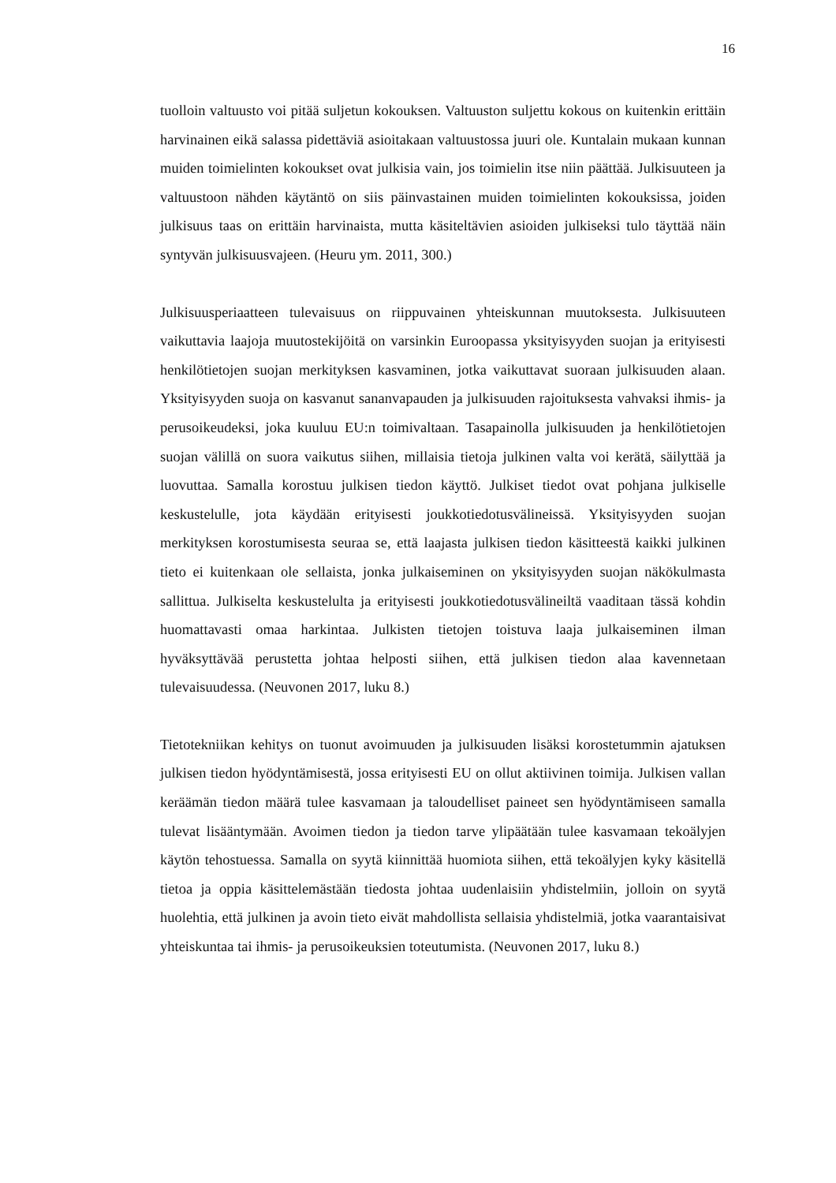16
tuolloin valtuusto voi pitää suljetun kokouksen. Valtuuston suljettu kokous on kuitenkin erittäin harvinainen eikä salassa pidettäviä asioitakaan valtuustossa juuri ole. Kuntalain mukaan kunnan muiden toimielinten kokoukset ovat julkisia vain, jos toimielin itse niin päättää. Julkisuuteen ja valtuustoon nähden käytäntö on siis päinvastainen muiden toimielinten kokouksissa, joiden julkisuus taas on erittäin harvinaista, mutta käsiteltävien asioiden julkiseksi tulo täyttää näin syntyvän julkisuusvajeen. (Heuru ym. 2011, 300.)
Julkisuusperiaatteen tulevaisuus on riippuvainen yhteiskunnan muutoksesta. Julkisuuteen vaikuttavia laajoja muutostekijöitä on varsinkin Euroopassa yksityisyyden suojan ja erityisesti henkilötietojen suojan merkityksen kasvaminen, jotka vaikuttavat suoraan julkisuuden alaan. Yksityisyyden suoja on kasvanut sananvapauden ja julkisuuden rajoituksesta vahvaksi ihmis- ja perusoikeudeksi, joka kuuluu EU:n toimivaltaan. Tasapainolla julkisuuden ja henkilötietojen suojan välillä on suora vaikutus siihen, millaisia tietoja julkinen valta voi kerätä, säilyttää ja luovuttaa. Samalla korostuu julkisen tiedon käyttö. Julkiset tiedot ovat pohjana julkiselle keskustelulle, jota käydään erityisesti joukkotiedotusvälineissä. Yksityisyyden suojan merkityksen korostumisesta seuraa se, että laajasta julkisen tiedon käsitteestä kaikki julkinen tieto ei kuitenkaan ole sellaista, jonka julkaiseminen on yksityisyyden suojan näkökulmasta sallittua. Julkiselta keskustelulta ja erityisesti joukkotiedotusvälineiltä vaaditaan tässä kohdin huomattavasti omaa harkintaa. Julkisten tietojen toistuva laaja julkaiseminen ilman hyväksyttävää perustetta johtaa helposti siihen, että julkisen tiedon alaa kavennetaan tulevaisuudessa. (Neuvonen 2017, luku 8.)
Tietotekniikan kehitys on tuonut avoimuuden ja julkisuuden lisäksi korostetummin ajatuksen julkisen tiedon hyödyntämisestä, jossa erityisesti EU on ollut aktiivinen toimija. Julkisen vallan keräämän tiedon määrä tulee kasvamaan ja taloudelliset paineet sen hyödyntämiseen samalla tulevat lisääntymään. Avoimen tiedon ja tiedon tarve ylipäätään tulee kasvamaan tekoälyjen käytön tehostuessa. Samalla on syytä kiinnittää huomiota siihen, että tekoälyjen kyky käsitellä tietoa ja oppia käsittelemästään tiedosta johtaa uudenlaisiin yhdistelmiin, jolloin on syytä huolehtia, että julkinen ja avoin tieto eivät mahdollista sellaisia yhdistelmiä, jotka vaarantaisivat yhteiskuntaa tai ihmis- ja perusoikeuksien toteutumista. (Neuvonen 2017, luku 8.)